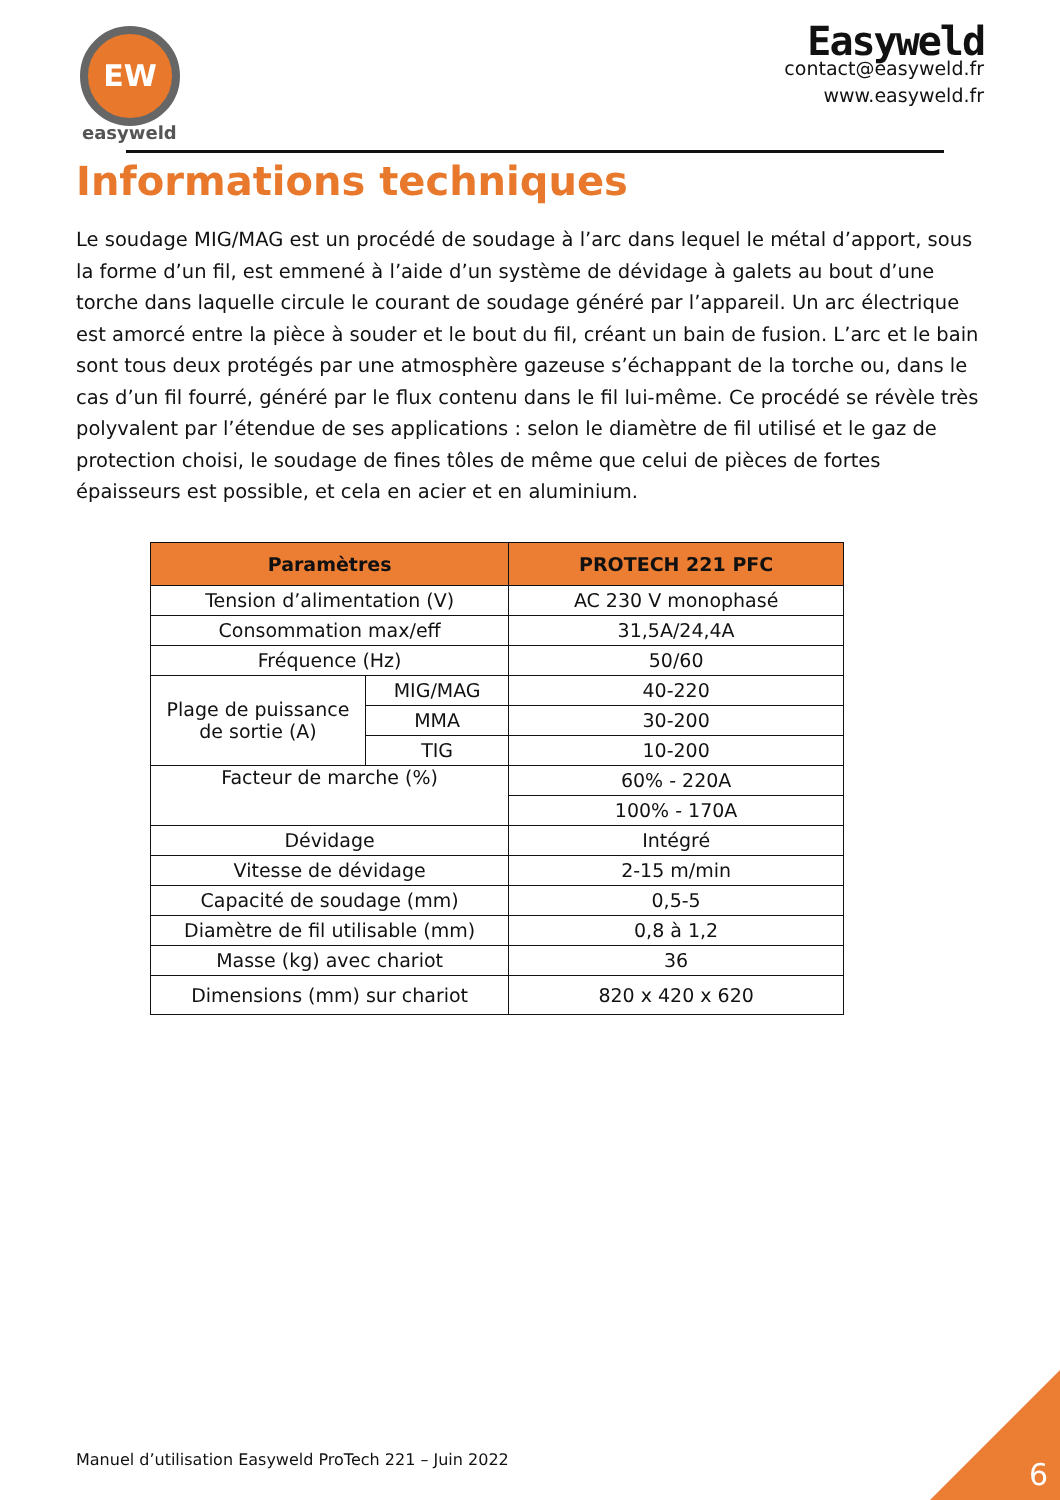EW
easyweld
Easyweld
contact@easyweld.fr
www.easyweld.fr
Informations techniques
Le soudage MIG/MAG est un procédé de soudage à l’arc dans lequel le métal d’apport, sous la forme d’un fil, est emmené à l’aide d’un système de dévidage à galets au bout d’une torche dans laquelle circule le courant de soudage généré par l’appareil. Un arc électrique est amorcé entre la pièce à souder et le bout du fil, créant un bain de fusion. L’arc et le bain sont tous deux protégés par une atmosphère gazeuse s’échappant de la torche ou, dans le cas d’un fil fourré, généré par le flux contenu dans le fil lui-même. Ce procédé se révèle très polyvalent par l’étendue de ses applications : selon le diamètre de fil utilisé et le gaz de protection choisi, le soudage de fines tôles de même que celui de pièces de fortes épaisseurs est possible, et cela en acier et en aluminium.
| Paramètres | | PROTECH 221 PFC |
| --- | --- | --- |
| Tension d’alimentation (V) | | AC 230 V monophasé |
| Consommation max/eff | | 31,5A/24,4A |
| Fréquence (Hz) | | 50/60 |
| Plage de puissance de sortie (A) | MIG/MAG | 40-220 |
| | MMA | 30-200 |
| | TIG | 10-200 |
| Facteur de marche (%) | | 60% - 220A |
| | | 100% - 170A |
| Dévidage | | Intégré |
| Vitesse de dévidage | | 2-15 m/min |
| Capacité de soudage (mm) | | 0,5-5 |
| Diamètre de fil utilisable (mm) | | 0,8 à 1,2 |
| Masse (kg) avec chariot | | 36 |
| Dimensions (mm) sur chariot | | 820 x 420 x 620 |
Manuel d’utilisation Easyweld ProTech 221 – Juin 2022
6